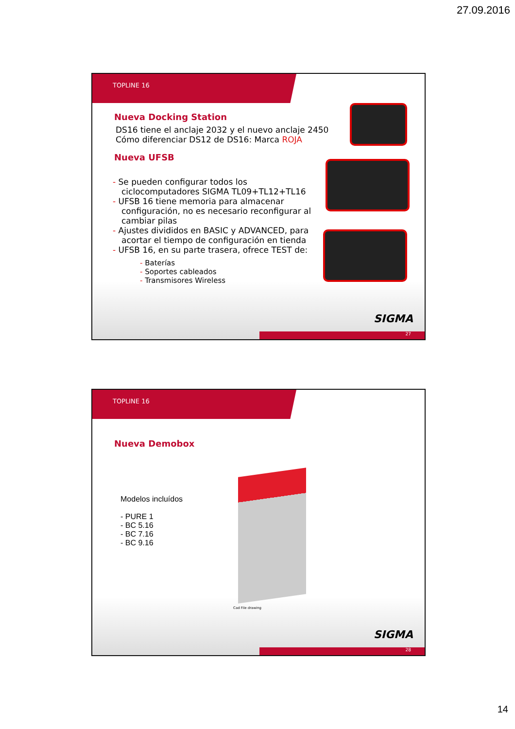27.09.2016
TOPLINE 16
Nueva Docking Station
DS16 tiene el anclaje 2032 y el nuevo anclaje 2450
Cómo diferenciar DS12 de DS16: Marca ROJA
Nueva UFSB
- Se pueden configurar todos los ciclocomputadores SIGMA TL09+TL12+TL16
- UFSB 16 tiene memoria para almacenar configuración, no es necesario reconfigurar al cambiar pilas
- Ajustes divididos en BASIC y ADVANCED, para acortar el tiempo de configuración en tienda
- UFSB 16, en su parte trasera, ofrece TEST de:
- Baterías
- Soportes cableados
- Transmisores Wireless
SIGMA
27
TOPLINE 16
Nueva Demobox
Modelos incluídos
- PURE 1
- BC 5.16
- BC 7.16
- BC 9.16
Cad File drawing
SIGMA
28
14